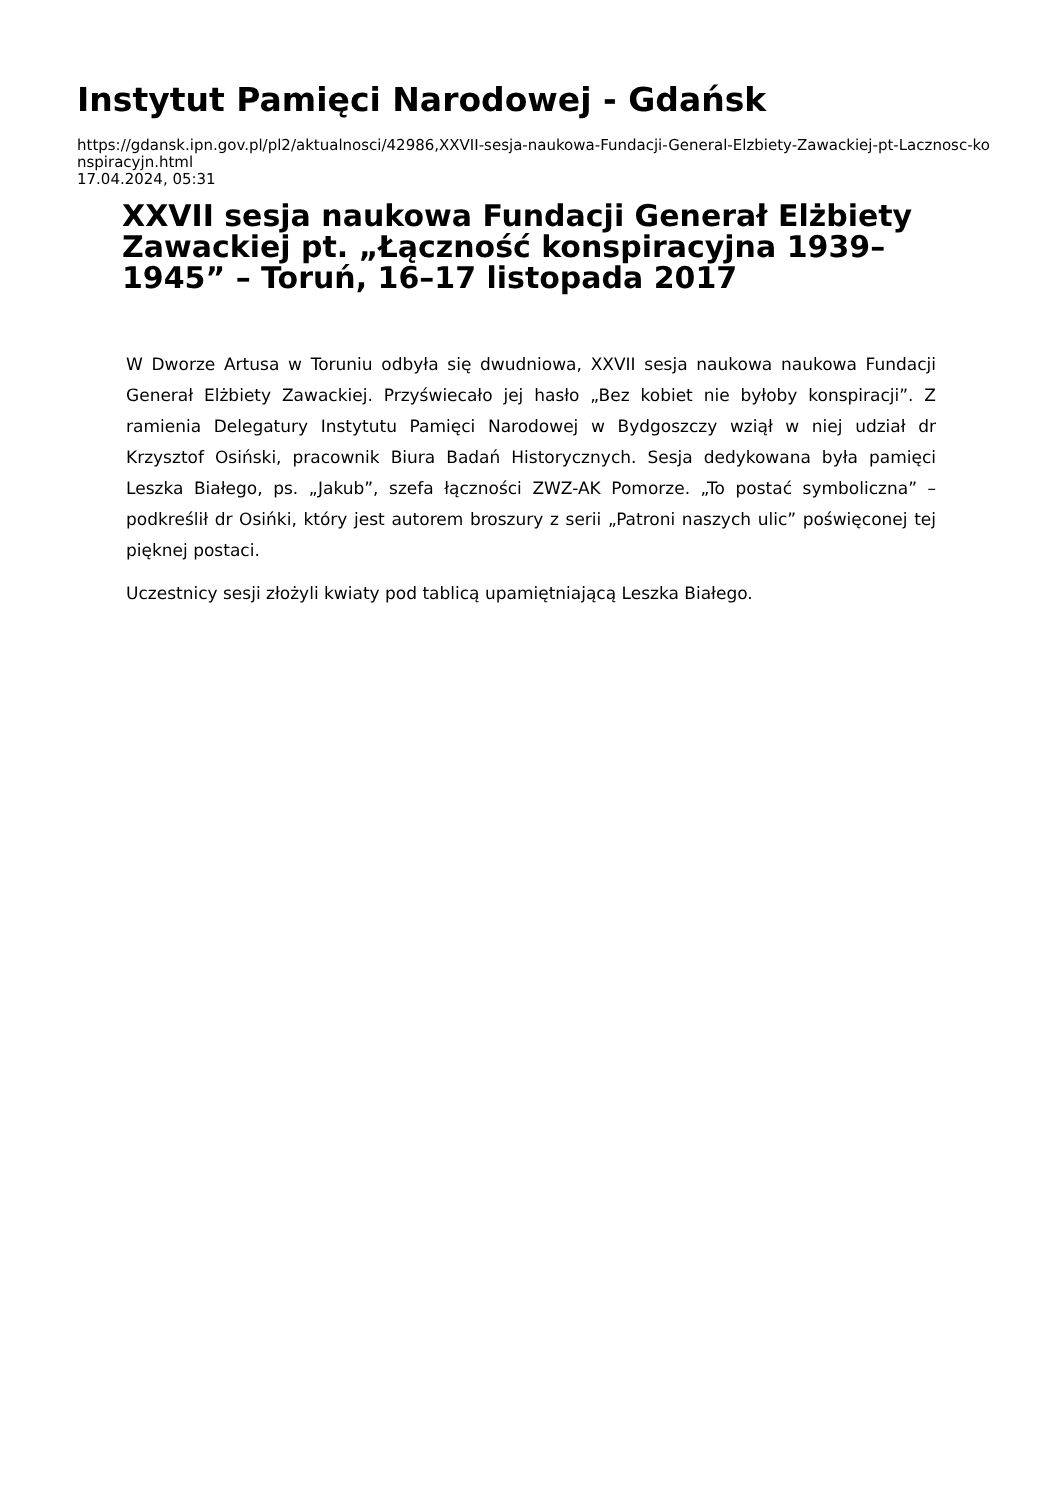Instytut Pamięci Narodowej - Gdańsk
https://gdansk.ipn.gov.pl/pl2/aktualnosci/42986,XXVII-sesja-naukowa-Fundacji-General-Elzbiety-Zawackiej-pt-Lacznosc-konspiracyjn.html
17.04.2024, 05:31
XXVII sesja naukowa Fundacji Generał Elżbiety Zawackiej pt. „Łączność konspiracyjna 1939–1945” – Toruń, 16–17 listopada 2017
W Dworze Artusa w Toruniu odbyła się dwudniowa, XXVII sesja naukowa naukowa Fundacji Generał Elżbiety Zawackiej. Przyświecało jej hasło „Bez kobiet nie byłoby konspiracji”. Z ramienia Delegatury Instytutu Pamięci Narodowej w Bydgoszczy wziął w niej udział dr Krzysztof Osiński, pracownik Biura Badań Historycznych. Sesja dedykowana była pamięci Leszka Białego, ps. „Jakub”, szefa łączności ZWZ-AK Pomorze. „To postać symboliczna” – podkreślił dr Osińki, który jest autorem broszury z serii „Patroni naszych ulic” poświęconej tej pięknej postaci.
Uczestnicy sesji złożyli kwiaty pod tablicą upamiętniającą Leszka Białego.